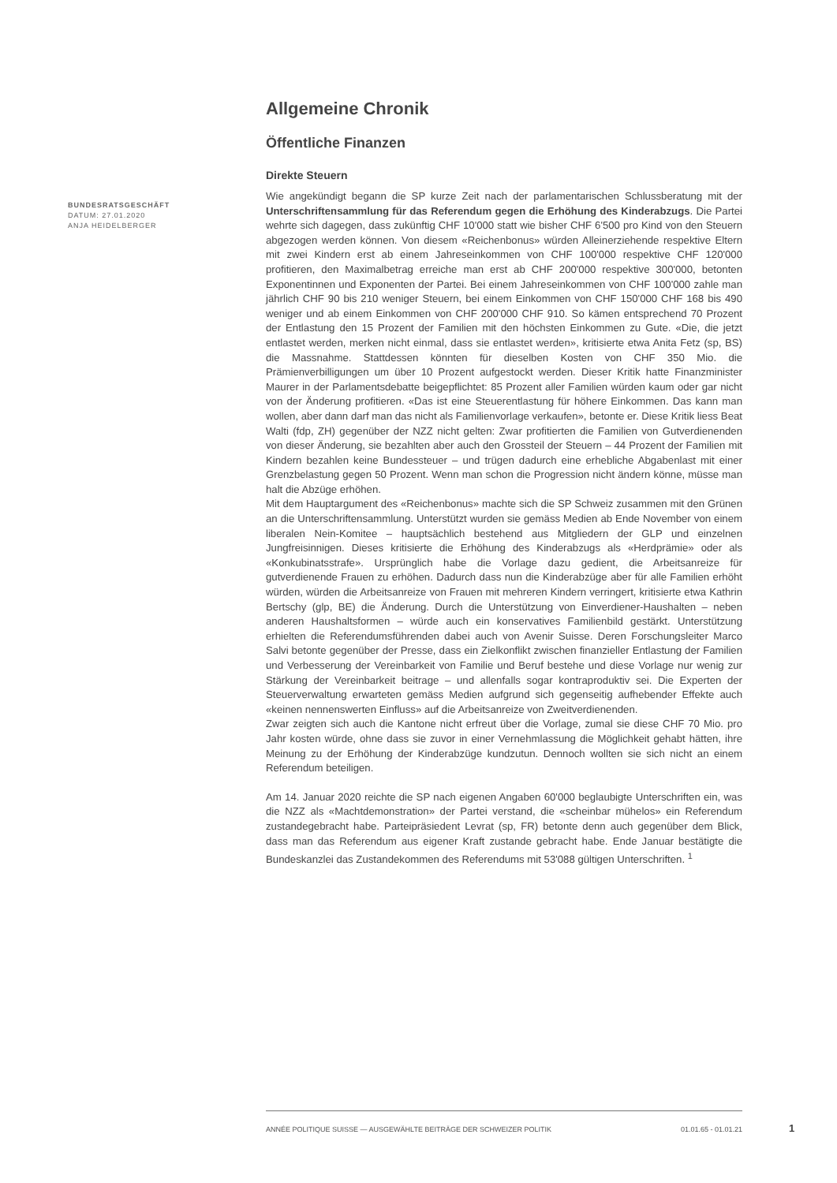BUNDESRATSGESCHÄFT
DATUM: 27.01.2020
ANJA HEIDELBERGER
Allgemeine Chronik
Öffentliche Finanzen
Direkte Steuern
Wie angekündigt begann die SP kurze Zeit nach der parlamentarischen Schlussberatung mit der Unterschriftensammlung für das Referendum gegen die Erhöhung des Kinderabzugs. Die Partei wehrte sich dagegen, dass zukünftig CHF 10'000 statt wie bisher CHF 6'500 pro Kind von den Steuern abgezogen werden können. Von diesem «Reichenbonus» würden Alleinerziehende respektive Eltern mit zwei Kindern erst ab einem Jahreseinkommen von CHF 100'000 respektive CHF 120'000 profitieren, den Maximalbetrag erreiche man erst ab CHF 200'000 respektive 300'000, betonten Exponentinnen und Exponenten der Partei. Bei einem Jahreseinkommen von CHF 100'000 zahle man jährlich CHF 90 bis 210 weniger Steuern, bei einem Einkommen von CHF 150'000 CHF 168 bis 490 weniger und ab einem Einkommen von CHF 200'000 CHF 910. So kämen entsprechend 70 Prozent der Entlastung den 15 Prozent der Familien mit den höchsten Einkommen zu Gute. «Die, die jetzt entlastet werden, merken nicht einmal, dass sie entlastet werden», kritisierte etwa Anita Fetz (sp, BS) die Massnahme. Stattdessen könnten für dieselben Kosten von CHF 350 Mio. die Prämienverbilligungen um über 10 Prozent aufgestockt werden. Dieser Kritik hatte Finanzminister Maurer in der Parlamentsdebatte beigepflichtet: 85 Prozent aller Familien würden kaum oder gar nicht von der Änderung profitieren. «Das ist eine Steuerentlastung für höhere Einkommen. Das kann man wollen, aber dann darf man das nicht als Familienvorlage verkaufen», betonte er. Diese Kritik liess Beat Walti (fdp, ZH) gegenüber der NZZ nicht gelten: Zwar profitierten die Familien von Gutverdienenden von dieser Änderung, sie bezahlten aber auch den Grossteil der Steuern – 44 Prozent der Familien mit Kindern bezahlen keine Bundessteuer – und trügen dadurch eine erhebliche Abgabenlast mit einer Grenzbelastung gegen 50 Prozent. Wenn man schon die Progression nicht ändern könne, müsse man halt die Abzüge erhöhen.
Mit dem Hauptargument des «Reichenbonus» machte sich die SP Schweiz zusammen mit den Grünen an die Unterschriftensammlung. Unterstützt wurden sie gemäss Medien ab Ende November von einem liberalen Nein-Komitee – hauptsächlich bestehend aus Mitgliedern der GLP und einzelnen Jungfreisinnigen. Dieses kritisierte die Erhöhung des Kinderabzugs als «Herdprämie» oder als «Konkubinatsstrafe». Ursprünglich habe die Vorlage dazu gedient, die Arbeitsanreize für gutverdienende Frauen zu erhöhen. Dadurch dass nun die Kinderabzüge aber für alle Familien erhöht würden, würden die Arbeitsanreize von Frauen mit mehreren Kindern verringert, kritisierte etwa Kathrin Bertschy (glp, BE) die Änderung. Durch die Unterstützung von Einverdiener-Haushalten – neben anderen Haushaltsformen – würde auch ein konservatives Familienbild gestärkt. Unterstützung erhielten die Referendumsführenden dabei auch von Avenir Suisse. Deren Forschungsleiter Marco Salvi betonte gegenüber der Presse, dass ein Zielkonflikt zwischen finanzieller Entlastung der Familien und Verbesserung der Vereinbarkeit von Familie und Beruf bestehe und diese Vorlage nur wenig zur Stärkung der Vereinbarkeit beitrage – und allenfalls sogar kontraproduktiv sei. Die Experten der Steuerverwaltung erwarteten gemäss Medien aufgrund sich gegenseitig aufhebender Effekte auch «keinen nennenswerten Einfluss» auf die Arbeitsanreize von Zweitverdienenden.
Zwar zeigten sich auch die Kantone nicht erfreut über die Vorlage, zumal sie diese CHF 70 Mio. pro Jahr kosten würde, ohne dass sie zuvor in einer Vernehmlassung die Möglichkeit gehabt hätten, ihre Meinung zu der Erhöhung der Kinderabzüge kundzutun. Dennoch wollten sie sich nicht an einem Referendum beteiligen.
Am 14. Januar 2020 reichte die SP nach eigenen Angaben 60'000 beglaubigte Unterschriften ein, was die NZZ als «Machtdemonstration» der Partei verstand, die «scheinbar mühelos» ein Referendum zustandegebracht habe. Parteipräsiedent Levrat (sp, FR) betonte denn auch gegenüber dem Blick, dass man das Referendum aus eigener Kraft zustande gebracht habe. Ende Januar bestätigte die Bundeskanzlei das Zustandekommen des Referendums mit 53'088 gültigen Unterschriften. <sup>1</sup>
ANNÉE POLITIQUE SUISSE — AUSGEWÄHLTE BEITRÄGE DER SCHWEIZER POLITIK 01.01.65 - 01.01.21
1